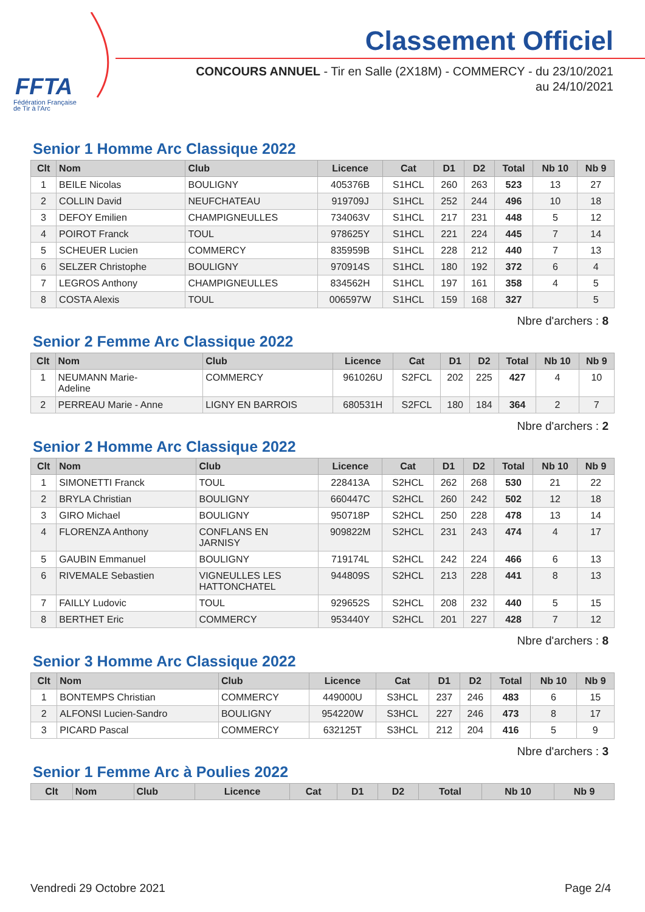FFTA
Fédération Française
de Tir à l'Arc
Classement Officiel
CONCOURS ANNUEL - Tir en Salle (2X18M) - COMMERCY - du 23/10/2021
au 24/10/2021
Senior 1 Homme Arc Classique 2022
| Clt | Nom | Club | Licence | Cat | D1 | D2 | Total | Nb 10 | Nb 9 |
| --- | --- | --- | --- | --- | --- | --- | --- | --- | --- |
| 1 | BEILE Nicolas | BOULIGNY | 405376B | S1HCL | 260 | 263 | 523 | 13 | 27 |
| 2 | COLLIN David | NEUFCHATEAU | 919709J | S1HCL | 252 | 244 | 496 | 10 | 18 |
| 3 | DEFOY Emilien | CHAMPIGNEULLES | 734063V | S1HCL | 217 | 231 | 448 | 5 | 12 |
| 4 | POIROT Franck | TOUL | 978625Y | S1HCL | 221 | 224 | 445 | 7 | 14 |
| 5 | SCHEUER Lucien | COMMERCY | 835959B | S1HCL | 228 | 212 | 440 | 7 | 13 |
| 6 | SELZER Christophe | BOULIGNY | 970914S | S1HCL | 180 | 192 | 372 | 6 | 4 |
| 7 | LEGROS Anthony | CHAMPIGNEULLES | 834562H | S1HCL | 197 | 161 | 358 | 4 | 5 |
| 8 | COSTA Alexis | TOUL | 006597W | S1HCL | 159 | 168 | 327 | | 5 |
Nbre d'archers : 8
Senior 2 Femme Arc Classique 2022
| Clt | Nom | Club | Licence | Cat | D1 | D2 | Total | Nb 10 | Nb 9 |
| --- | --- | --- | --- | --- | --- | --- | --- | --- | --- |
| 1 | NEUMANN Marie- Adeline | COMMERCY | 961026U | S2FCL | 202 | 225 | 427 | 4 | 10 |
| 2 | PERREAU Marie - Anne | LIGNY EN BARROIS | 680531H | S2FCL | 180 | 184 | 364 | 2 | 7 |
Nbre d'archers : 2
Senior 2 Homme Arc Classique 2022
| Clt | Nom | Club | Licence | Cat | D1 | D2 | Total | Nb 10 | Nb 9 |
| --- | --- | --- | --- | --- | --- | --- | --- | --- | --- |
| 1 | SIMONETTI Franck | TOUL | 228413A | S2HCL | 262 | 268 | 530 | 21 | 22 |
| 2 | BRYLA Christian | BOULIGNY | 660447C | S2HCL | 260 | 242 | 502 | 12 | 18 |
| 3 | GIRO Michael | BOULIGNY | 950718P | S2HCL | 250 | 228 | 478 | 13 | 14 |
| 4 | FLORENZA Anthony | CONFLANS EN JARNISY | 909822M | S2HCL | 231 | 243 | 474 | 4 | 17 |
| 5 | GAUBIN Emmanuel | BOULIGNY | 719174L | S2HCL | 242 | 224 | 466 | 6 | 13 |
| 6 | RIVEMALE Sebastien | VIGNEULLES LES HATTONCHATEL | 944809S | S2HCL | 213 | 228 | 441 | 8 | 13 |
| 7 | FAILLY Ludovic | TOUL | 929652S | S2HCL | 208 | 232 | 440 | 5 | 15 |
| 8 | BERTHET Eric | COMMERCY | 953440Y | S2HCL | 201 | 227 | 428 | 7 | 12 |
Nbre d'archers : 8
Senior 3 Homme Arc Classique 2022
| Clt | Nom | Club | Licence | Cat | D1 | D2 | Total | Nb 10 | Nb 9 |
| --- | --- | --- | --- | --- | --- | --- | --- | --- | --- |
| 1 | BONTEMPS Christian | COMMERCY | 449000U | S3HCL | 237 | 246 | 483 | 6 | 15 |
| 2 | ALFONSI Lucien-Sandro | BOULIGNY | 954220W | S3HCL | 227 | 246 | 473 | 8 | 17 |
| 3 | PICARD Pascal | COMMERCY | 632125T | S3HCL | 212 | 204 | 416 | 5 | 9 |
Nbre d'archers : 3
Senior 1 Femme Arc à Poulies 2022
| Clt | Nom | Club | Licence | Cat | D1 | D2 | Total | Nb 10 | Nb 9 |
| --- | --- | --- | --- | --- | --- | --- | --- | --- | --- |
Vendredi 29 Octobre 2021 Page 2/4